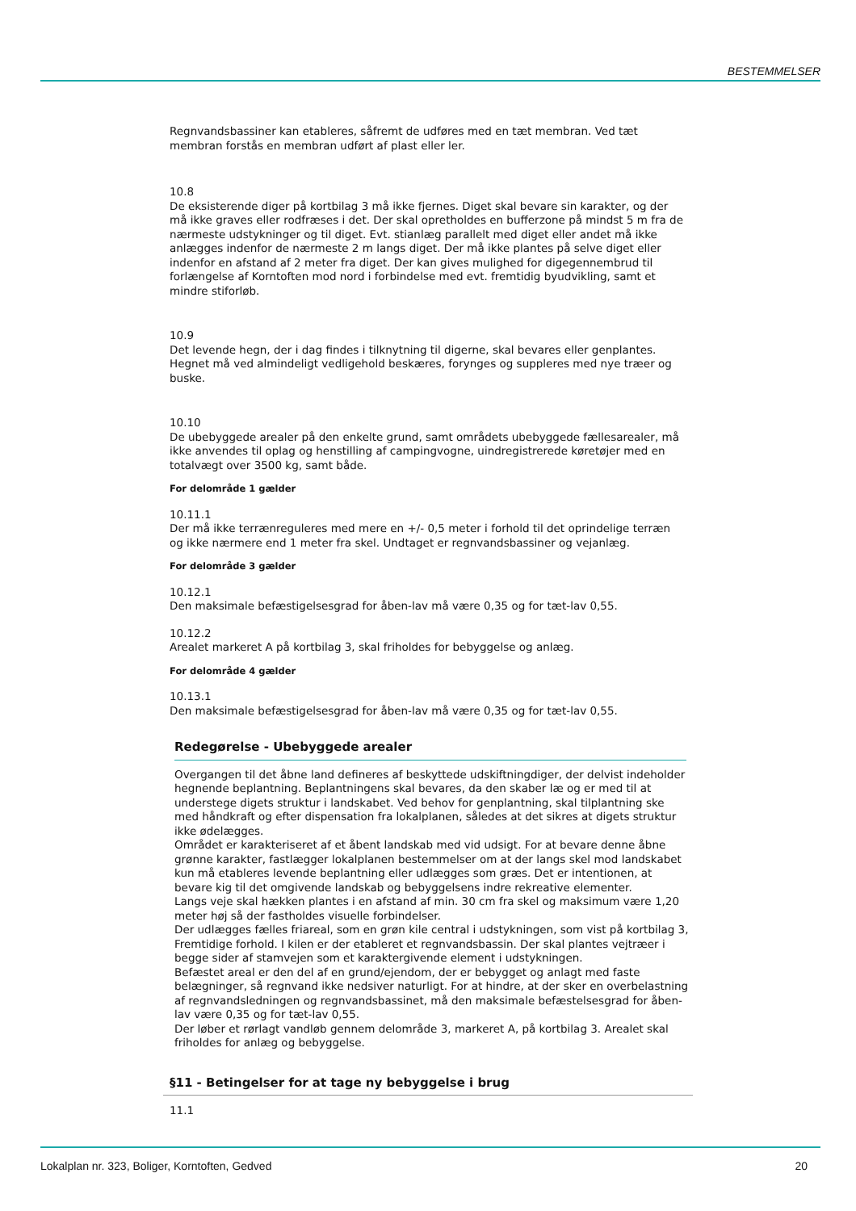BESTEMMELSER
Regnvandsbassiner kan etableres, såfremt de udføres med en tæt membran. Ved tæt membran forstås en membran udført af plast eller ler.
10.8
De eksisterende diger på kortbilag 3 må ikke fjernes. Diget skal bevare sin karakter, og der må ikke graves eller rodfræses i det. Der skal opretholdes en bufferzone på mindst 5 m fra de nærmeste udstykninger og til diget. Evt. stianlæg parallelt med diget eller andet må ikke anlægges indenfor de nærmeste 2 m langs diget. Der må ikke plantes på selve diget eller indenfor en afstand af 2 meter fra diget. Der kan gives mulighed for digegennembrud til forlængelse af Korntoften mod nord i forbindelse med evt. fremtidig byudvikling, samt et mindre stiforløb.
10.9
Det levende hegn, der i dag findes i tilknytning til digerne, skal bevares eller genplantes. Hegnet må ved almindeligt vedligehold beskæres, forynges og suppleres med nye træer og buske.
10.10
De ubebyggede arealer på den enkelte grund, samt områdets ubebyggede fællesarealer, må ikke anvendes til oplag og henstilling af campingvogne, uindregistrerede køretøjer med en totalvægt over 3500 kg, samt både.
For delområde 1 gælder
10.11.1
Der må ikke terrænreguleres med mere en +/- 0,5 meter i forhold til det oprindelige terræn og ikke nærmere end 1 meter fra skel. Undtaget er regnvandsbassiner og vejanlæg.
For delområde 3 gælder
10.12.1
Den maksimale befæstigelsesgrad for åben-lav må være 0,35 og for tæt-lav 0,55.
10.12.2
Arealet markeret A på kortbilag 3, skal friholdes for bebyggelse og anlæg.
For delområde 4 gælder
10.13.1
Den maksimale befæstigelsesgrad for åben-lav må være 0,35 og for tæt-lav 0,55.
Redegørelse - Ubebyggede arealer
Overgangen til det åbne land defineres af beskyttede udskiftningdiger, der delvist indeholder hegnende beplantning. Beplantningens skal bevares, da den skaber læ og er med til at understege digets struktur i landskabet. Ved behov for genplantning, skal tilplantning ske med håndkraft og efter dispensation fra lokalplanen, således at det sikres at digets struktur ikke ødelægges.
Området er karakteriseret af et åbent landskab med vid udsigt. For at bevare denne åbne grønne karakter, fastlægger lokalplanen bestemmelser om at der langs skel mod landskabet kun må etableres levende beplantning eller udlægges som græs. Det er intentionen, at bevare kig til det omgivende landskab og bebyggelsens indre rekreative elementer.
Langs veje skal hækken plantes i en afstand af min. 30 cm fra skel og maksimum være 1,20 meter høj så der fastholdes visuelle forbindelser.
Der udlægges fælles friareal, som en grøn kile central i udstykningen, som vist på kortbilag 3, Fremtidige forhold. I kilen er der etableret et regnvandsbassin. Der skal plantes vejtræer i begge sider af stamvejen som et karaktergivende element i udstykningen.
Befæstet areal er den del af en grund/ejendom, der er bebygget og anlagt med faste belægninger, så regnvand ikke nedsiver naturligt. For at hindre, at der sker en overbelastning af regnvandsledningen og regnvandsbassinet, må den maksimale befæstelsesgrad for åben-lav være 0,35 og for tæt-lav 0,55.
Der løber et rørlagt vandløb gennem delområde 3, markeret A, på kortbilag 3. Arealet skal friholdes for anlæg og bebyggelse.
§11 - Betingelser for at tage ny bebyggelse i brug
11.1
Lokalplan nr. 323, Boliger, Korntoften, Gedved 20